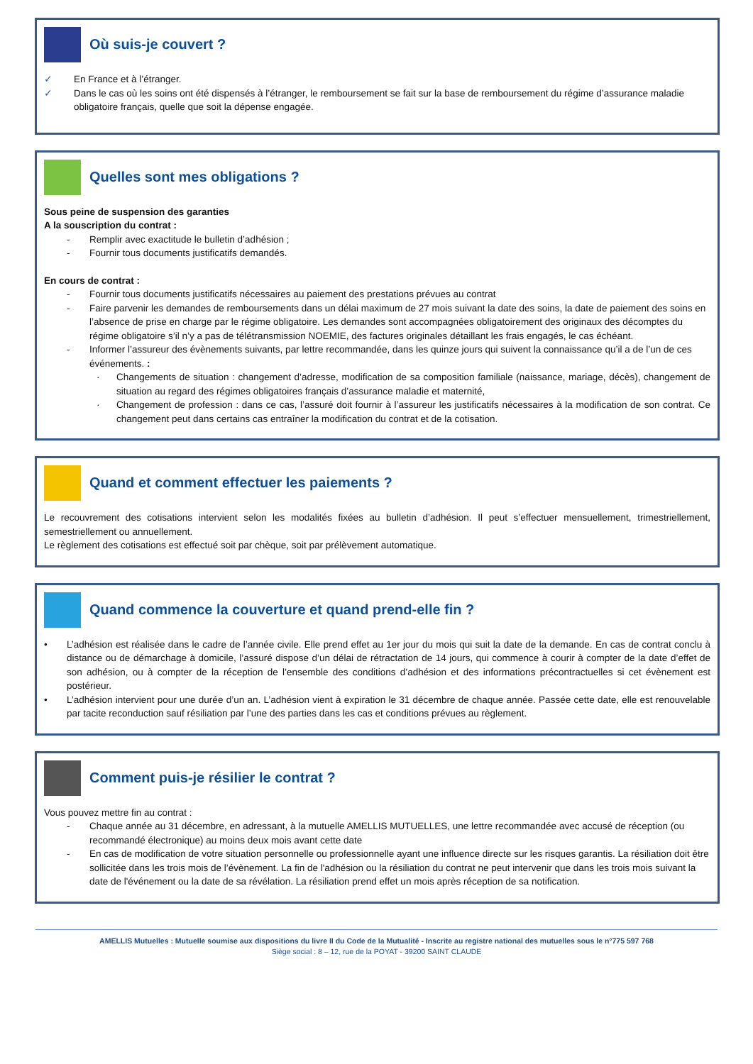Où suis-je couvert ?
✓ En France et à l’étranger.
✓ Dans le cas où les soins ont été dispensés à l’étranger, le remboursement se fait sur la base de remboursement du régime d’assurance maladie obligatoire français, quelle que soit la dépense engagée.
Quelles sont mes obligations ?
Sous peine de suspension des garanties
A la souscription du contrat :
- Remplir avec exactitude le bulletin d’adhésion ;
- Fournir tous documents justificatifs demandés.
En cours de contrat :
- Fournir tous documents justificatifs nécessaires au paiement des prestations prévues au contrat
- Faire parvenir les demandes de remboursements dans un délai maximum de 27 mois suivant la date des soins, la date de paiement des soins en l’absence de prise en charge par le régime obligatoire. Les demandes sont accompagnées obligatoirement des originaux des décomptes du régime obligatoire s’il n’y a pas de télétransmission NOEMIE, des factures originales détaillant les frais engagés, le cas échéant.
- Informer l’assureur des évènements suivants, par lettre recommandée, dans les quinze jours qui suivent la connaissance qu’il a de l’un de ces événements. :
· Changements de situation : changement d’adresse, modification de sa composition familiale (naissance, mariage, décès), changement de situation au regard des régimes obligatoires français d’assurance maladie et maternité,
· Changement de profession : dans ce cas, l’assuré doit fournir à l’assureur les justificatifs nécessaires à la modification de son contrat. Ce changement peut dans certains cas entraîner la modification du contrat et de la cotisation.
Quand et comment effectuer les paiements ?
Le recouvrement des cotisations intervient selon les modalités fixées au bulletin d’adhésion. Il peut s’effectuer mensuellement, trimestriellement, semestriellement ou annuellement.
Le règlement des cotisations est effectué soit par chèque, soit par prélèvement automatique.
Quand commence la couverture et quand prend-elle fin ?
• L’adhésion est réalisée dans le cadre de l’année civile. Elle prend effet au 1er jour du mois qui suit la date de la demande. En cas de contrat conclu à distance ou de démarchage à domicile, l’assuré dispose d’un délai de rétractation de 14 jours, qui commence à courir à compter de la date d’effet de son adhésion, ou à compter de la réception de l’ensemble des conditions d’adhésion et des informations précontractuelles si cet évènement est postérieur.
• L’adhésion intervient pour une durée d’un an. L’adhésion vient à expiration le 31 décembre de chaque année. Passée cette date, elle est renouvelable par tacite reconduction sauf résiliation par l’une des parties dans les cas et conditions prévues au règlement.
Comment puis-je résilier le contrat ?
Vous pouvez mettre fin au contrat :
- Chaque année au 31 décembre, en adressant, à la mutuelle AMELLIS MUTUELLES, une lettre recommandée avec accusé de réception (ou recommandé électronique) au moins deux mois avant cette date
- En cas de modification de votre situation personnelle ou professionnelle ayant une influence directe sur les risques garantis. La résiliation doit être sollicitée dans les trois mois de l’évènement. La fin de l'adhésion ou la résiliation du contrat ne peut intervenir que dans les trois mois suivant la date de l'événement ou la date de sa révélation. La résiliation prend effet un mois après réception de sa notification.
AMELLIS Mutuelles : Mutuelle soumise aux dispositions du livre II du Code de la Mutualité - Inscrite au registre national des mutuelles sous le n°775 597 768
Siège social : 8 – 12, rue de la POYAT - 39200 SAINT CLAUDE